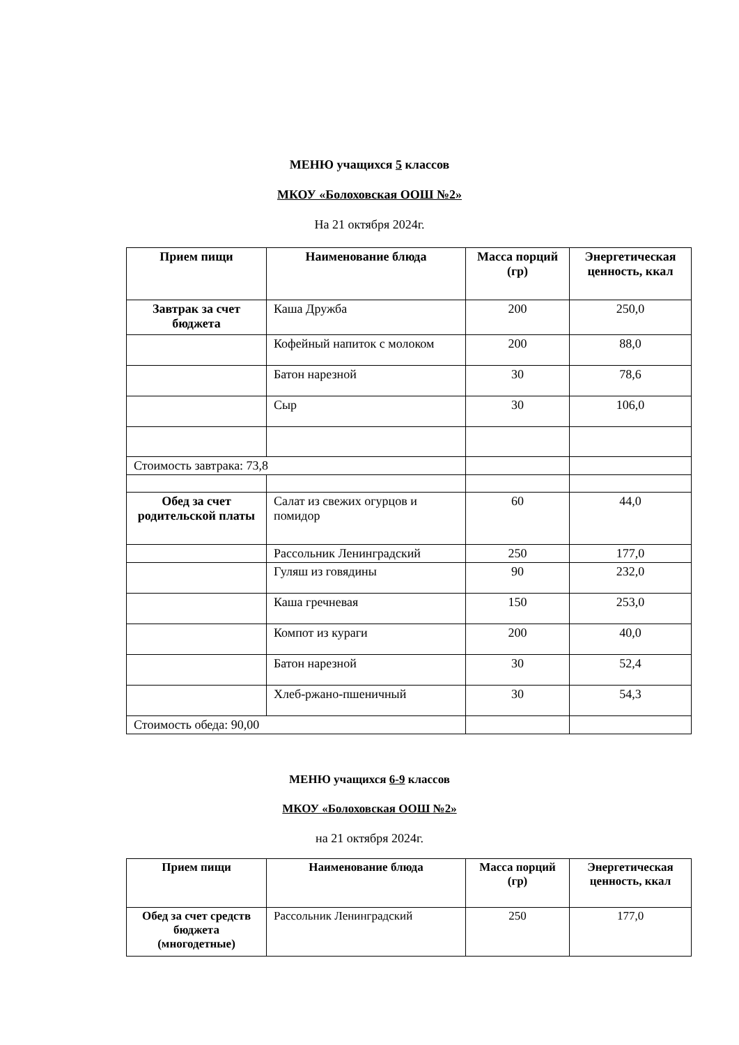МЕНЮ учащихся 5 классов
МКОУ «Болоховская ООШ №2»
На 21 октября 2024г.
| Прием пищи | Наименование блюда | Масса порций (гр) | Энергетическая ценность, ккал |
| --- | --- | --- | --- |
| Завтрак за счет бюджета | Каша Дружба | 200 | 250,0 |
| | Кофейный напиток с молоком | 200 | 88,0 |
| | Батон нарезной | 30 | 78,6 |
| | Сыр | 30 | 106,0 |
| Стоимость завтрака: 73,8 | | | |
| Обед за счет родительской платы | Салат из свежих огурцов и помидор | 60 | 44,0 |
| | Рассольник Ленинградский | 250 | 177,0 |
| | Гуляш из говядины | 90 | 232,0 |
| | Каша гречневая | 150 | 253,0 |
| | Компот из кураги | 200 | 40,0 |
| | Батон нарезной | 30 | 52,4 |
| | Хлеб-ржано-пшеничный | 30 | 54,3 |
| Стоимость обеда: 90,00 | | | |
МЕНЮ учащихся 6-9 классов
МКОУ «Болоховская ООШ №2»
на 21 октября 2024г.
| Прием пищи | Наименование блюда | Масса порций (гр) | Энергетическая ценность, ккал |
| --- | --- | --- | --- |
| Обед за счет средств бюджета (многодетные) | Рассольник Ленинградский | 250 | 177,0 |